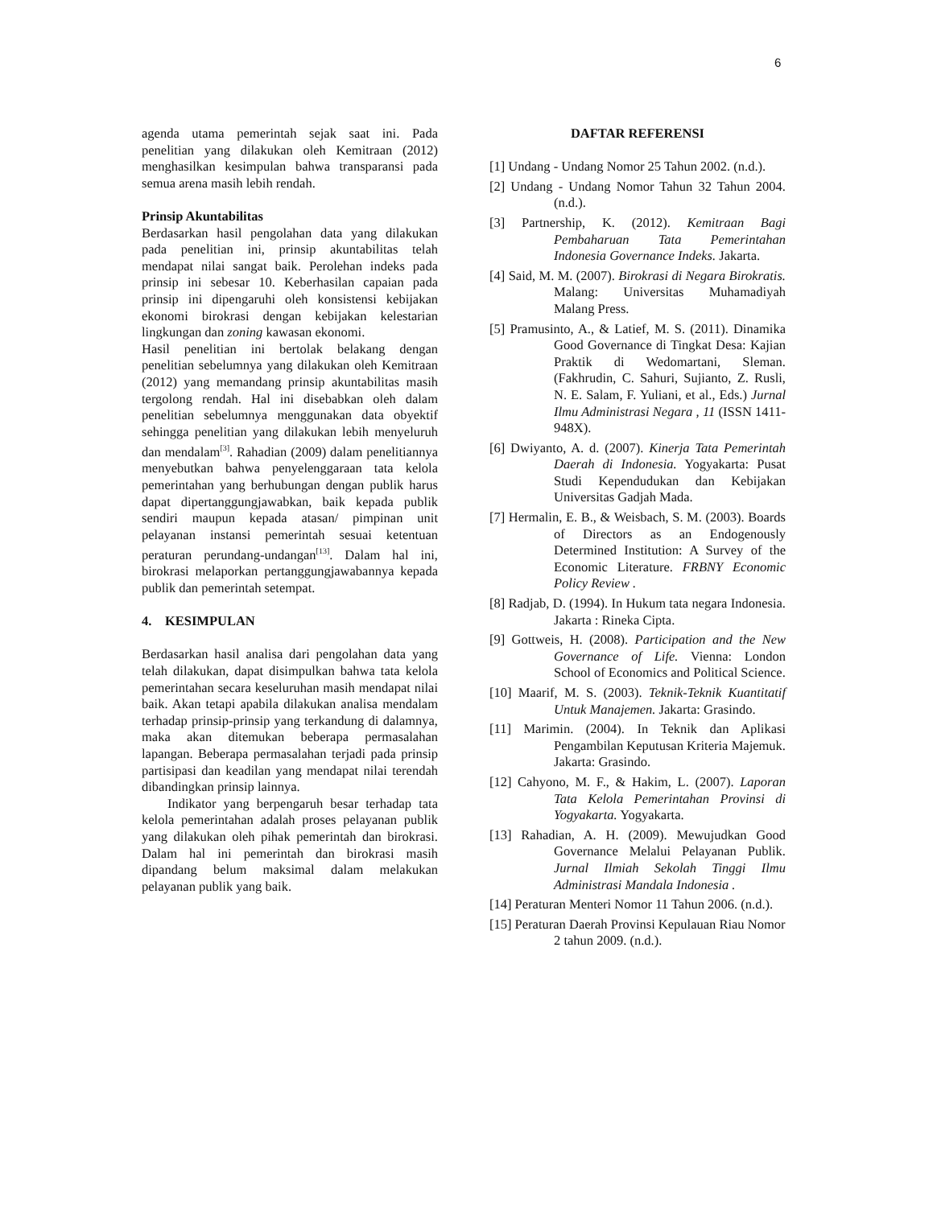6
agenda utama pemerintah sejak saat ini. Pada penelitian yang dilakukan oleh Kemitraan (2012) menghasilkan kesimpulan bahwa transparansi pada semua arena masih lebih rendah.
Prinsip Akuntabilitas
Berdasarkan hasil pengolahan data yang dilakukan pada penelitian ini, prinsip akuntabilitas telah mendapat nilai sangat baik. Perolehan indeks pada prinsip ini sebesar 10. Keberhasilan capaian pada prinsip ini dipengaruhi oleh konsistensi kebijakan ekonomi birokrasi dengan kebijakan kelestarian lingkungan dan zoning kawasan ekonomi.
Hasil penelitian ini bertolak belakang dengan penelitian sebelumnya yang dilakukan oleh Kemitraan (2012) yang memandang prinsip akuntabilitas masih tergolong rendah. Hal ini disebabkan oleh dalam penelitian sebelumnya menggunakan data obyektif sehingga penelitian yang dilakukan lebih menyeluruh dan mendalam<sup>[3]</sup>. Rahadian (2009) dalam penelitiannya menyebutkan bahwa penyelenggaraan tata kelola pemerintahan yang berhubungan dengan publik harus dapat dipertanggungjawabkan, baik kepada publik sendiri maupun kepada atasan/ pimpinan unit pelayanan instansi pemerintah sesuai ketentuan peraturan perundang-undangan<sup>[13]</sup>. Dalam hal ini, birokrasi melaporkan pertanggungjawabannya kepada publik dan pemerintah setempat.
4. KESIMPULAN
Berdasarkan hasil analisa dari pengolahan data yang telah dilakukan, dapat disimpulkan bahwa tata kelola pemerintahan secara keseluruhan masih mendapat nilai baik. Akan tetapi apabila dilakukan analisa mendalam terhadap prinsip-prinsip yang terkandung di dalamnya, maka akan ditemukan beberapa permasalahan lapangan. Beberapa permasalahan terjadi pada prinsip partisipasi dan keadilan yang mendapat nilai terendah dibandingkan prinsip lainnya.
Indikator yang berpengaruh besar terhadap tata kelola pemerintahan adalah proses pelayanan publik yang dilakukan oleh pihak pemerintah dan birokrasi. Dalam hal ini pemerintah dan birokrasi masih dipandang belum maksimal dalam melakukan pelayanan publik yang baik.
DAFTAR REFERENSI
[1] Undang - Undang Nomor 25 Tahun 2002. (n.d.).
[2] Undang - Undang Nomor Tahun 32 Tahun 2004. (n.d.).
[3] Partnership, K. (2012). Kemitraan Bagi Pembaharuan Tata Pemerintahan Indonesia Governance Indeks. Jakarta.
[4] Said, M. M. (2007). Birokrasi di Negara Birokratis. Malang: Universitas Muhamadiyah Malang Press.
[5] Pramusinto, A., & Latief, M. S. (2011). Dinamika Good Governance di Tingkat Desa: Kajian Praktik di Wedomartani, Sleman. (Fakhrudin, C. Sahuri, Sujianto, Z. Rusli, N. E. Salam, F. Yuliani, et al., Eds.) Jurnal Ilmu Administrasi Negara , 11 (ISSN 1411-948X).
[6] Dwiyanto, A. d. (2007). Kinerja Tata Pemerintah Daerah di Indonesia. Yogyakarta: Pusat Studi Kependudukan dan Kebijakan Universitas Gadjah Mada.
[7] Hermalin, E. B., & Weisbach, S. M. (2003). Boards of Directors as an Endogenously Determined Institution: A Survey of the Economic Literature. FRBNY Economic Policy Review .
[8] Radjab, D. (1994). In Hukum tata negara Indonesia. Jakarta : Rineka Cipta.
[9] Gottweis, H. (2008). Participation and the New Governance of Life. Vienna: London School of Economics and Political Science.
[10] Maarif, M. S. (2003). Teknik-Teknik Kuantitatif Untuk Manajemen. Jakarta: Grasindo.
[11] Marimin. (2004). In Teknik dan Aplikasi Pengambilan Keputusan Kriteria Majemuk. Jakarta: Grasindo.
[12] Cahyono, M. F., & Hakim, L. (2007). Laporan Tata Kelola Pemerintahan Provinsi di Yogyakarta. Yogyakarta.
[13] Rahadian, A. H. (2009). Mewujudkan Good Governance Melalui Pelayanan Publik. Jurnal Ilmiah Sekolah Tinggi Ilmu Administrasi Mandala Indonesia .
[14] Peraturan Menteri Nomor 11 Tahun 2006. (n.d.).
[15] Peraturan Daerah Provinsi Kepulauan Riau Nomor 2 tahun 2009. (n.d.).